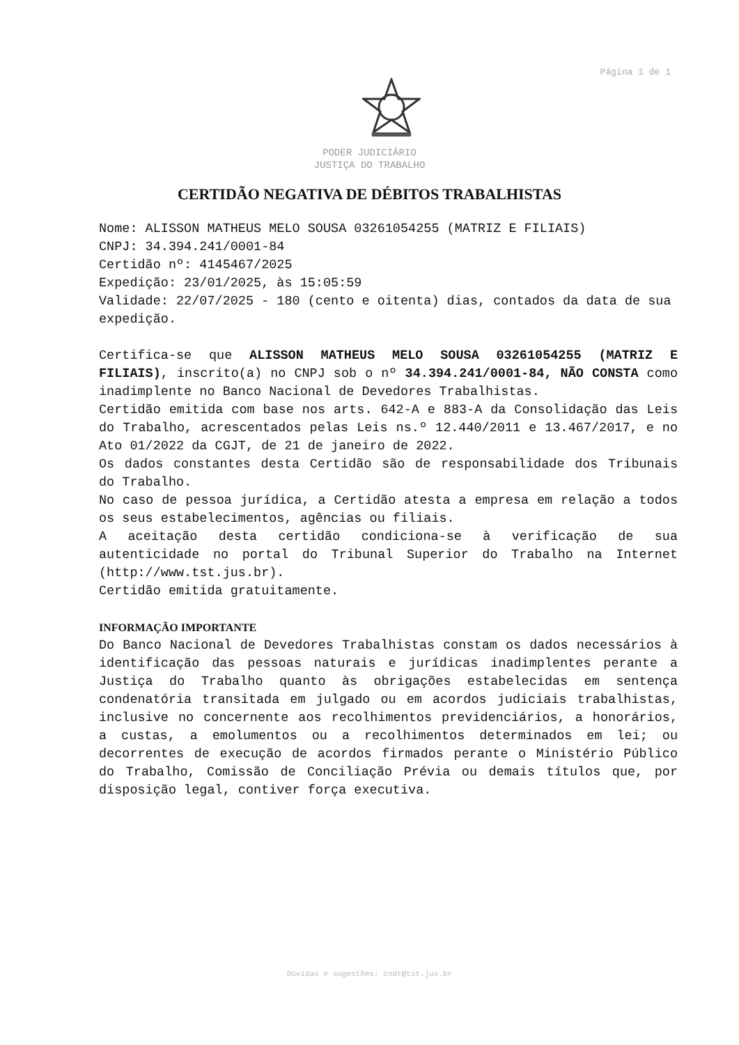Página 1 de 1
PODER JUDICIÁRIO
JUSTIÇA DO TRABALHO
CERTIDÃO NEGATIVA DE DÉBITOS TRABALHISTAS
Nome: ALISSON MATHEUS MELO SOUSA 03261054255 (MATRIZ E FILIAIS)
CNPJ: 34.394.241/0001-84
Certidão nº: 4145467/2025
Expedição: 23/01/2025, às 15:05:59
Validade: 22/07/2025 - 180 (cento e oitenta) dias, contados da data de sua expedição.
Certifica-se que ALISSON MATHEUS MELO SOUSA 03261054255 (MATRIZ E FILIAIS), inscrito(a) no CNPJ sob o nº 34.394.241/0001-84, NÃO CONSTA como inadimplente no Banco Nacional de Devedores Trabalhistas.
Certidão emitida com base nos arts. 642-A e 883-A da Consolidação das Leis do Trabalho, acrescentados pelas Leis ns.º 12.440/2011 e 13.467/2017, e no Ato 01/2022 da CGJT, de 21 de janeiro de 2022.
Os dados constantes desta Certidão são de responsabilidade dos Tribunais do Trabalho.
No caso de pessoa jurídica, a Certidão atesta a empresa em relação a todos os seus estabelecimentos, agências ou filiais.
A aceitação desta certidão condiciona-se à verificação de sua autenticidade no portal do Tribunal Superior do Trabalho na Internet (http://www.tst.jus.br).
Certidão emitida gratuitamente.
INFORMAÇÃO IMPORTANTE
Do Banco Nacional de Devedores Trabalhistas constam os dados necessários à identificação das pessoas naturais e jurídicas inadimplentes perante a Justiça do Trabalho quanto às obrigações estabelecidas em sentença condenatória transitada em julgado ou em acordos judiciais trabalhistas, inclusive no concernente aos recolhimentos previdenciários, a honorários, a custas, a emolumentos ou a recolhimentos determinados em lei; ou decorrentes de execução de acordos firmados perante o Ministério Público do Trabalho, Comissão de Conciliação Prévia ou demais títulos que, por disposição legal, contiver força executiva.
Dúvidas e sugestões: cndt@tst.jus.br